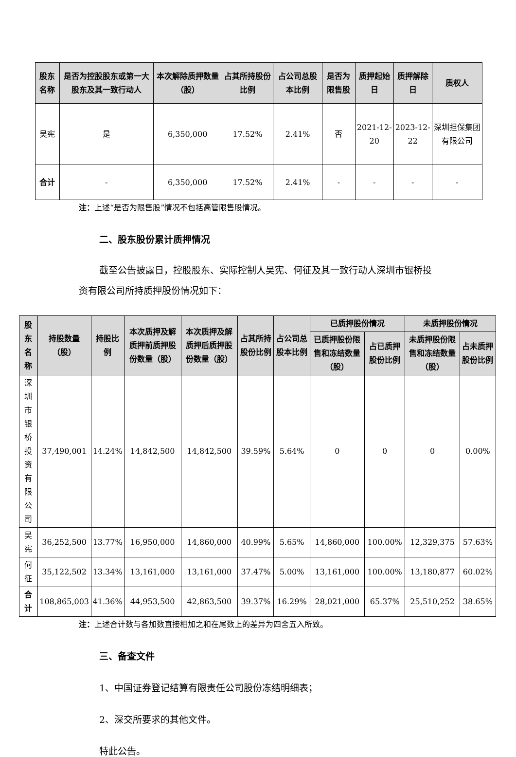| 股东名称 | 是否为控股股东或第一大股东及其一致行动人 | 本次解除质押数量（股） | 占其所持股份比例 | 占公司总股本比例 | 是否为限售股 | 质押起始日 | 质押解除日 | 质权人 |
| --- | --- | --- | --- | --- | --- | --- | --- | --- |
| 吴宪 | 是 | 6,350,000 | 17.52% | 2.41% | 否 | 2021-12-20 | 2023-12-22 | 深圳担保集团有限公司 |
| 合计 | - | 6,350,000 | 17.52% | 2.41% | - | - | - | - |
注：上述“是否为限售股”情况不包括高管限售股情况。
二、股东股份累计质押情况
截至公告披露日，控股股东、实际控制人吴宪、何征及其一致行动人深圳市银桥投资有限公司所持质押股份情况如下：
| 股东名称 | 持股数量（股） | 持股比例 | 本次质押及解质押前质押股份数量（股） | 本次质押及解质押后质押股份数量（股） | 占其所持股份比例 | 占公司总股本比例 | 已质押股份情况 | | 未质押股份情况 | |
| --- | --- | --- | --- | --- | --- | --- | --- | --- | --- | --- |
| | | | | | | | 已质押股份限售和冻结数量（股） | 占已质押股份比例 | 未质押股份限售和冻结数量（股） | 占未质押股份比例 |
| 深圳市银桥投资有限公司 | 37,490,001 | 14.24% | 14,842,500 | 14,842,500 | 39.59% | 5.64% | 0 | 0 | 0 | 0.00% |
| 吴宪 | 36,252,500 | 13.77% | 16,950,000 | 14,860,000 | 40.99% | 5.65% | 14,860,000 | 100.00% | 12,329,375 | 57.63% |
| 何征 | 35,122,502 | 13.34% | 13,161,000 | 13,161,000 | 37.47% | 5.00% | 13,161,000 | 100.00% | 13,180,877 | 60.02% |
| 合计 | 108,865,003 | 41.36% | 44,953,500 | 42,863,500 | 39.37% | 16.29% | 28,021,000 | 65.37% | 25,510,252 | 38.65% |
注：上述合计数与各加数直接相加之和在尾数上的差异为四舍五入所致。
三、备查文件
1、中国证券登记结算有限责任公司股份冻结明细表；
2、深交所要求的其他文件。
特此公告。